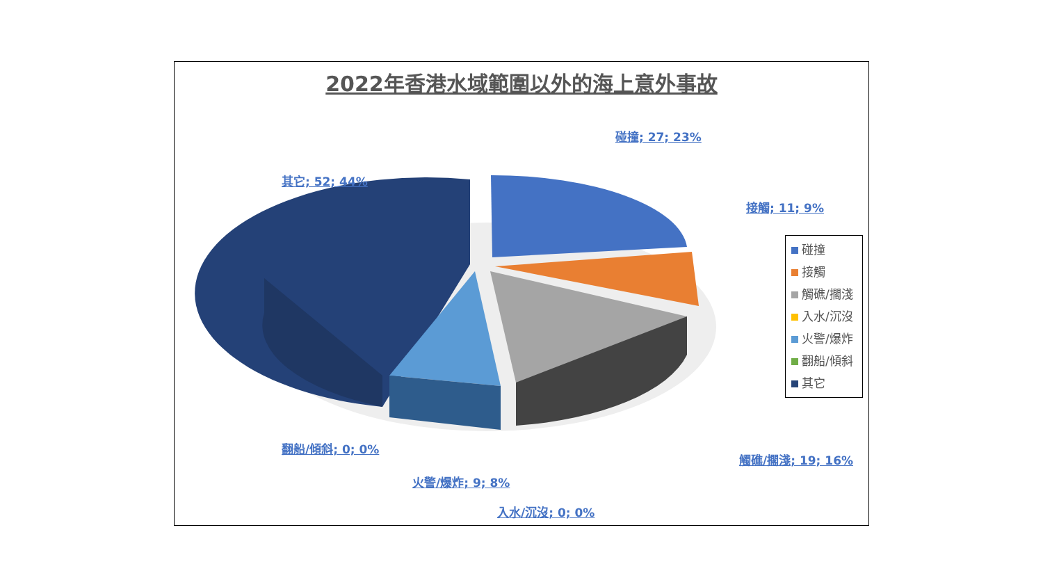2022年香港水域範圍以外的海上意外事故
碰撞; 27; 23%
其它; 52; 44%
接觸; 11; 9%
翻船/傾斜; 0; 0%
觸礁/擱淺; 19; 16%
火警/爆炸; 9; 8%
入水/沉沒; 0; 0%
碰撞
接觸
觸礁/擱淺
入水/沉沒
火警/爆炸
翻船/傾斜
其它